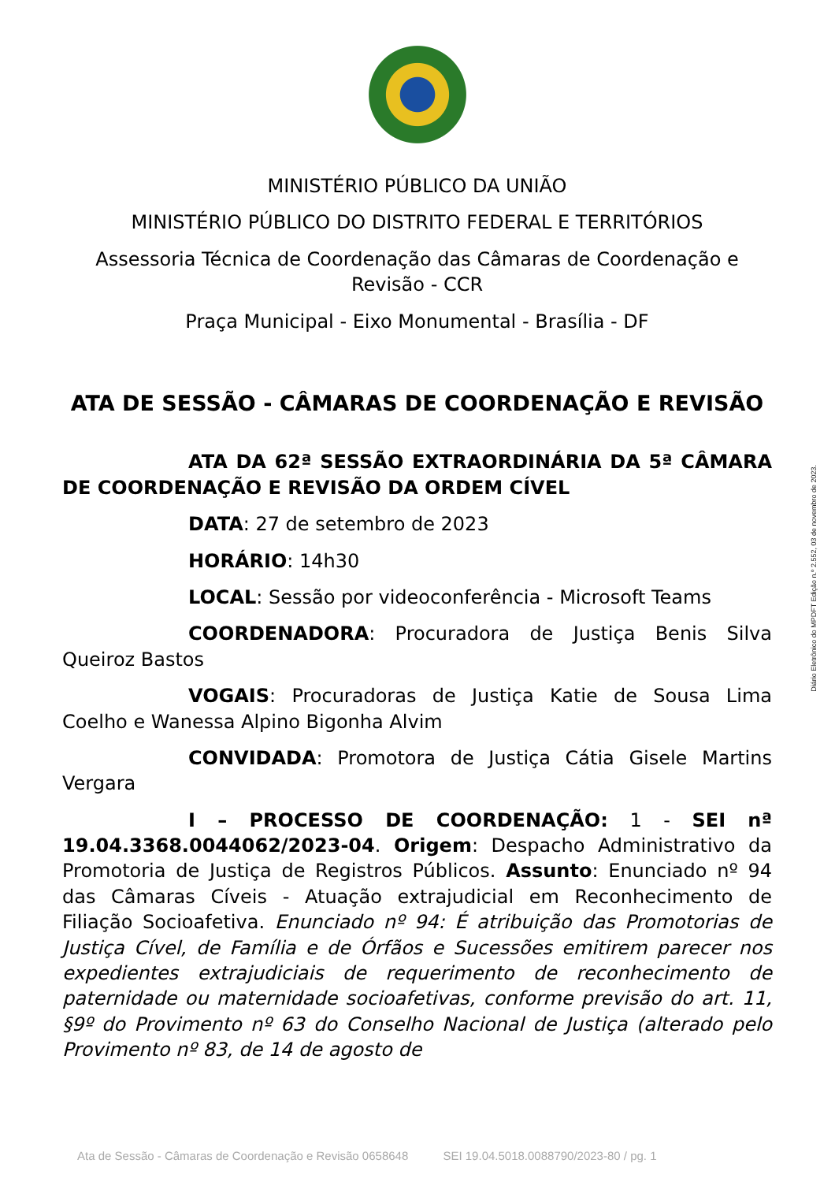MINISTÉRIO PÚBLICO DA UNIÃO
MINISTÉRIO PÚBLICO DO DISTRITO FEDERAL E TERRITÓRIOS
Assessoria Técnica de Coordenação das Câmaras de Coordenação e Revisão - CCR
Praça Municipal - Eixo Monumental - Brasília - DF
ATA DE SESSÃO - CÂMARAS DE COORDENAÇÃO E REVISÃO
ATA DA 62ª SESSÃO EXTRAORDINÁRIA DA 5ª CÂMARA DE COORDENAÇÃO E REVISÃO DA ORDEM CÍVEL
DATA: 27 de setembro de 2023
HORÁRIO: 14h30
LOCAL: Sessão por videoconferência - Microsoft Teams
COORDENADORA: Procuradora de Justiça Benis Silva Queiroz Bastos
VOGAIS: Procuradoras de Justiça Katie de Sousa Lima Coelho e Wanessa Alpino Bigonha Alvim
CONVIDADA: Promotora de Justiça Cátia Gisele Martins Vergara
I – PROCESSO DE COORDENAÇÃO: 1 - SEI nª 19.04.3368.0044062/2023-04. Origem: Despacho Administrativo da Promotoria de Justiça de Registros Públicos. Assunto: Enunciado nº 94 das Câmaras Cíveis - Atuação extrajudicial em Reconhecimento de Filiação Socioafetiva. Enunciado nº 94: É atribuição das Promotorias de Justiça Cível, de Família e de Órfãos e Sucessões emitirem parecer nos expedientes extrajudiciais de requerimento de reconhecimento de paternidade ou maternidade socioafetivas, conforme previsão do art. 11, §9º do Provimento nº 63 do Conselho Nacional de Justiça (alterado pelo Provimento nº 83, de 14 de agosto de
Diário Eletrônico do MPDFT Edição n.º 2.552, 03 de novembro de 2023.
Ata de Sessão - Câmaras de Coordenação e Revisão 0658648 SEI 19.04.5018.0088790/2023-80 / pg. 1